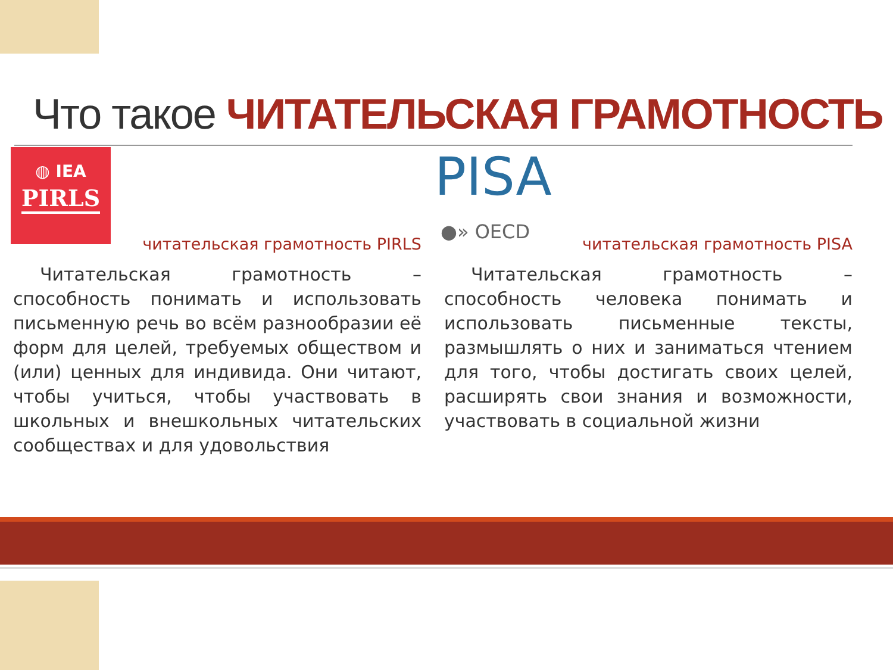Что такое ЧИТАТЕЛЬСКАЯ ГРАМОТНОСТЬ
◍ IEA
PIRLS
PISA
●» OECD
читательская грамотность PIRLS
Читательская грамотность – способность понимать и использовать письменную речь во всём разнообразии её форм для целей, требуемых обществом и (или) ценных для индивида. Они читают, чтобы учиться, чтобы участвовать в школьных и внешкольных читательских сообществах и для удовольствия
читательская грамотность PISA
Читательская грамотность – способность человека понимать и использовать письменные тексты, размышлять о них и заниматься чтением для того, чтобы достигать своих целей, расширять свои знания и возможности, участвовать в социальной жизни